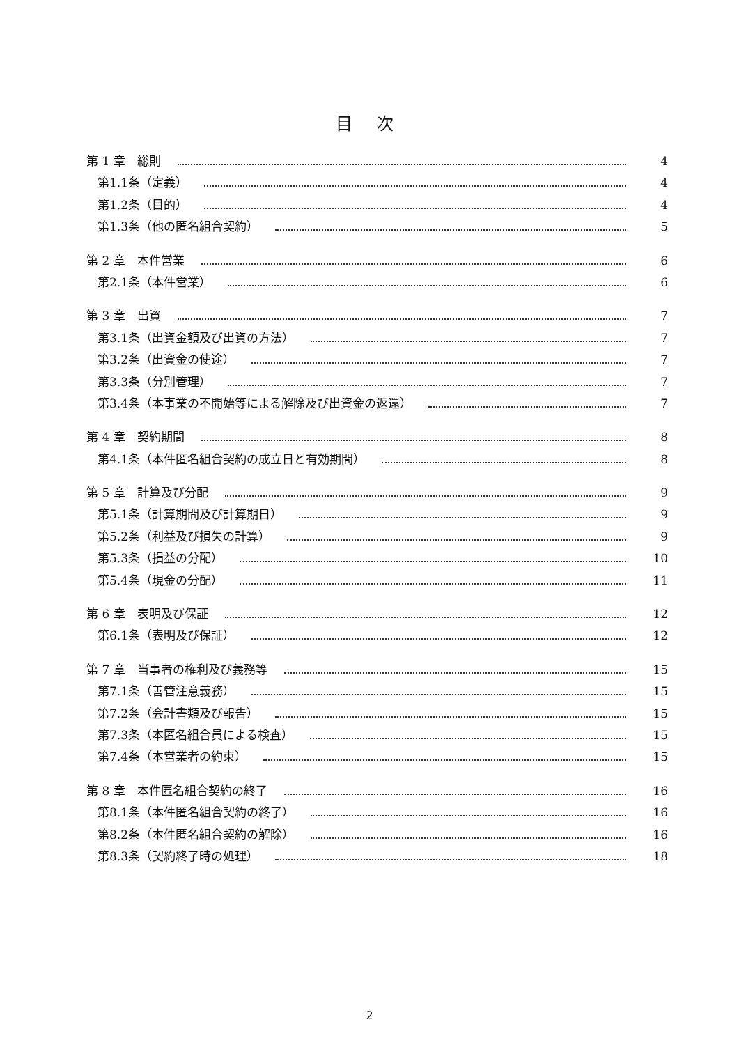目 次
第 1 章　総則 4
第1.1条（定義） 4
第1.2条（目的） 4
第1.3条（他の匿名組合契約） 5
第 2 章　本件営業 6
第2.1条（本件営業） 6
第 3 章　出資 7
第3.1条（出資金額及び出資の方法） 7
第3.2条（出資金の使途） 7
第3.3条（分別管理） 7
第3.4条（本事業の不開始等による解除及び出資金の返還） 7
第 4 章　契約期間 8
第4.1条（本件匿名組合契約の成立日と有効期間） 8
第 5 章　計算及び分配 9
第5.1条（計算期間及び計算期日） 9
第5.2条（利益及び損失の計算） 9
第5.3条（損益の分配） 10
第5.4条（現金の分配） 11
第 6 章　表明及び保証 12
第6.1条（表明及び保証） 12
第 7 章　当事者の権利及び義務等 15
第7.1条（善管注意義務） 15
第7.2条（会計書類及び報告） 15
第7.3条（本匿名組合員による検査） 15
第7.4条（本営業者の約束） 15
第 8 章　本件匿名組合契約の終了 16
第8.1条（本件匿名組合契約の終了） 16
第8.2条（本件匿名組合契約の解除） 16
第8.3条（契約終了時の処理） 18
2